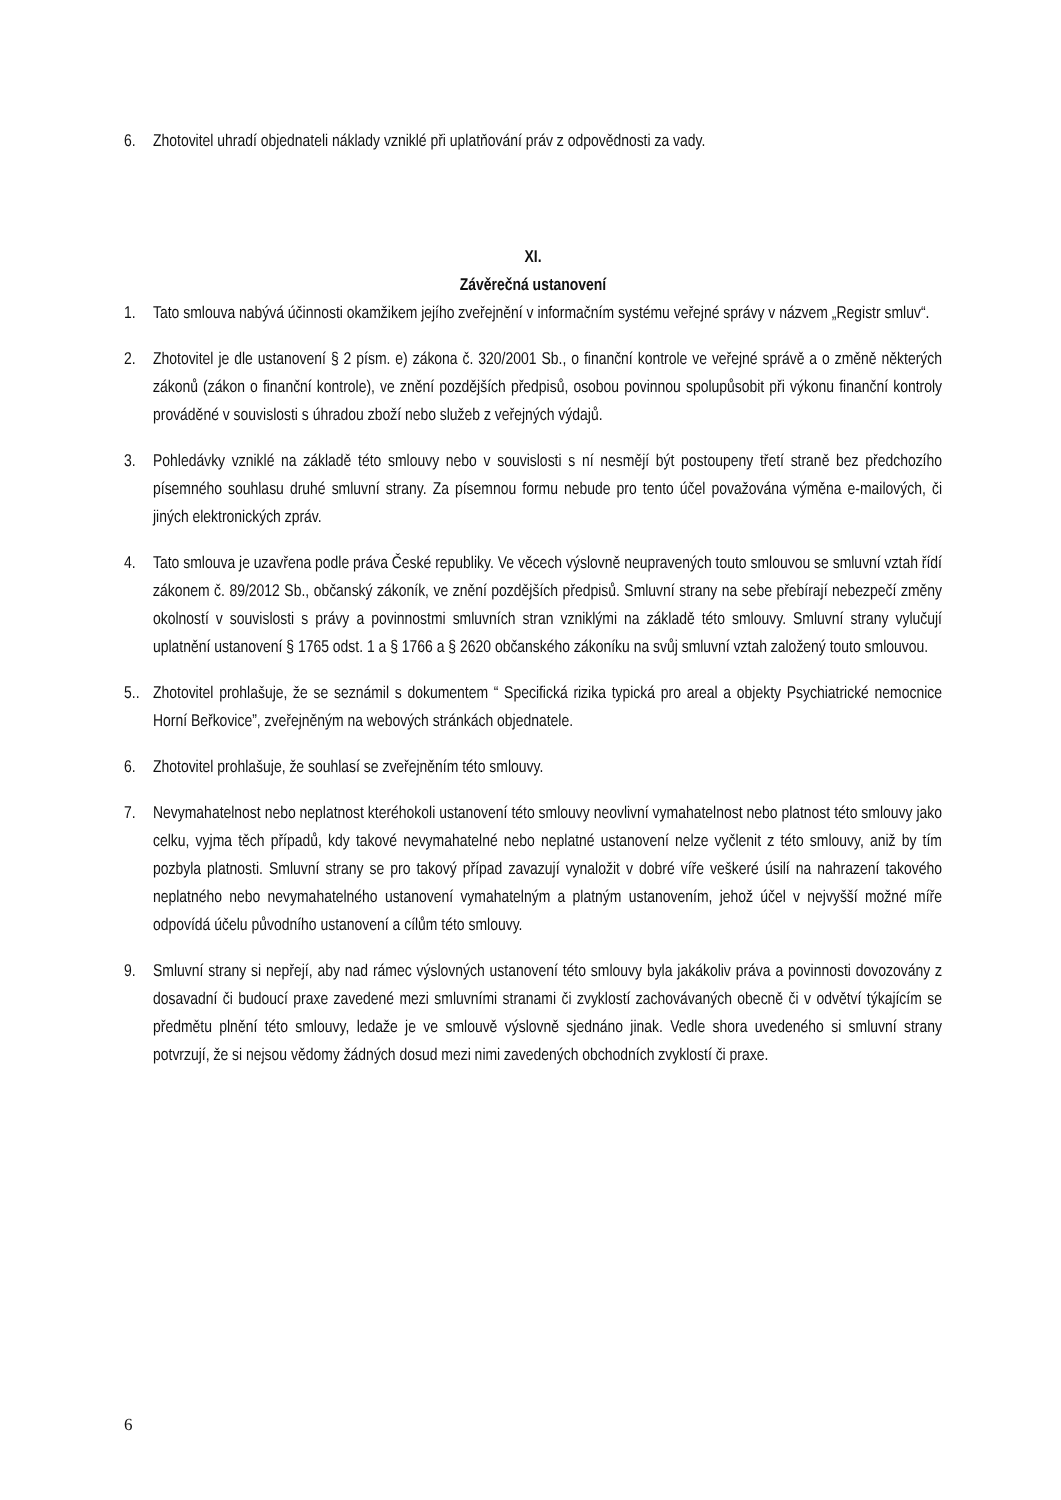6. Zhotovitel uhradí objednateli náklady vzniklé při uplatňování práv z odpovědnosti za vady.
XI.
Závěrečná ustanovení
1. Tato smlouva nabývá účinnosti okamžikem jejího zveřejnění v informačním systému veřejné správy v názvem „Registr smluv“.
2. Zhotovitel je dle ustanovení § 2 písm. e) zákona č. 320/2001 Sb., o finanční kontrole ve veřejné správě a o změně některých zákonů (zákon o finanční kontrole), ve znění pozdějších předpisů, osobou povinnou spolupůsobit při výkonu finanční kontroly prováděné v souvislosti s úhradou zboží nebo služeb z veřejných výdajů.
3. Pohledávky vzniklé na základě této smlouvy nebo v souvislosti s ní nesmějí být postoupeny třetí straně bez předchozího písemného souhlasu druhé smluvní strany. Za písemnou formu nebude pro tento účel považována výměna e-mailových, či jiných elektronických zpráv.
4. Tato smlouva je uzavřena podle práva České republiky. Ve věcech výslovně neupravených touto smlouvou se smluvní vztah řídí zákonem č. 89/2012 Sb., občanský zákoník, ve znění pozdějších předpisů. Smluvní strany na sebe přebírají nebezpečí změny okolností v souvislosti s právy a povinnostmi smluvních stran vzniklými na základě této smlouvy. Smluvní strany vylučují uplatnění ustanovení § 1765 odst. 1 a § 1766 a § 2620 občanského zákoníku na svůj smluvní vztah založený touto smlouvou.
5.. Zhotovitel prohlašuje, že se seznámil s dokumentem “ Specifická rizika typická pro areal a objekty Psychiatrické nemocnice Horní Beřkovice”, zveřejněným na webových stránkách objednatele.
6. Zhotovitel prohlašuje, že souhlasí se zveřejněním této smlouvy.
7. Nevymahatelnost nebo neplatnost kteréhokoli ustanovení této smlouvy neovlivní vymahatelnost nebo platnost této smlouvy jako celku, vyjma těch případů, kdy takové nevymahatelné nebo neplatné ustanovení nelze vyčlenit z této smlouvy, aniž by tím pozbyla platnosti. Smluvní strany se pro takový případ zavazují vynaložit v dobré víře veškeré úsilí na nahrazení takového neplatného nebo nevymahatelného ustanovení vymahatelným a platným ustanovením, jehož účel v nejvyšší možné míře odpovídá účelu původního ustanovení a cílům této smlouvy.
9. Smluvní strany si nepřejí, aby nad rámec výslovných ustanovení této smlouvy byla jakákoliv práva a povinnosti dovozovány z dosavadní či budoucí praxe zavedené mezi smluvními stranami či zvyklostí zachovávaných obecně či v odvětví týkajícím se předmětu plnění této smlouvy, ledaže je ve smlouvě výslovně sjednáno jinak. Vedle shora uvedeného si smluvní strany potvrzují, že si nejsou vědomy žádných dosud mezi nimi zavedených obchodních zvyklostí či praxe.
6